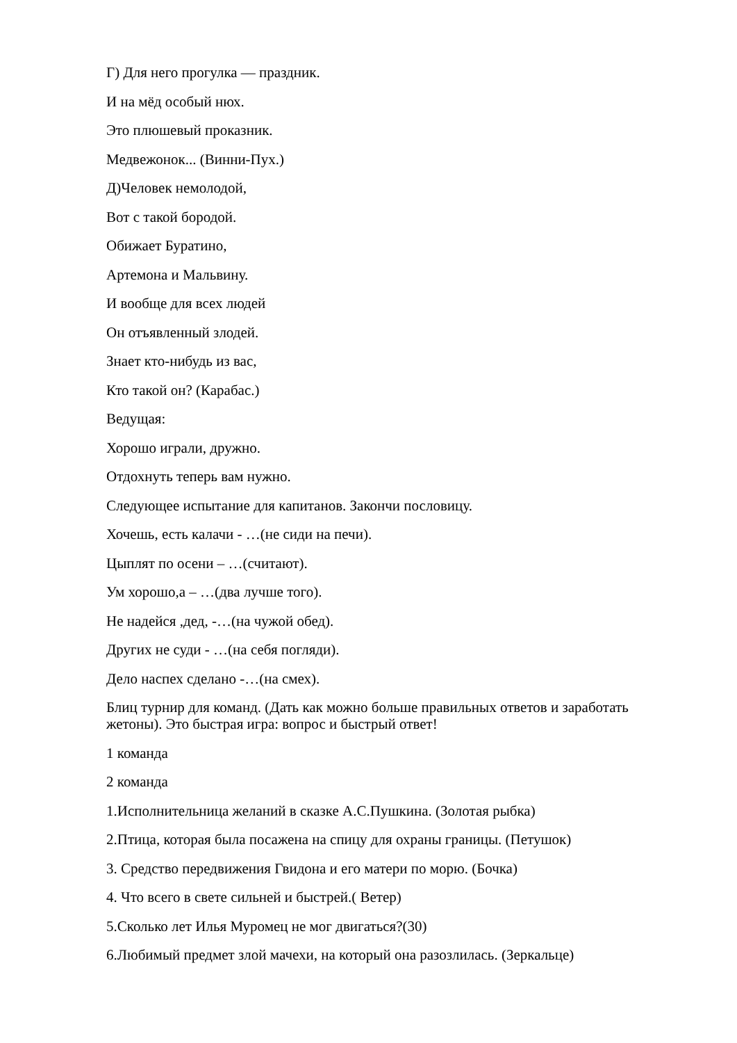Г) Для него прогулка — праздник.
И на мёд особый нюх.
Это плюшевый проказник.
Медвежонок... (Винни-Пух.)
Д)Человек немолодой,
Вот с такой бородой.
Обижает Буратино,
Артемона и Мальвину.
И вообще для всех людей
Он отъявленный злодей.
Знает кто-нибудь из вас,
Кто такой он? (Карабас.)
Ведущая:
Хорошо играли, дружно.
Отдохнуть теперь вам нужно.
Следующее испытание для капитанов. Закончи пословицу.
Хочешь, есть калачи - …(не сиди на печи).
Цыплят по осени – …(считают).
Ум хорошо,а – …(два лучше того).
Не надейся ,дед, -…(на чужой обед).
Других не суди - …(на себя погляди).
Дело наспех сделано -…(на смех).
Блиц турнир для команд. (Дать как можно больше правильных ответов и заработать жетоны). Это быстрая игра: вопрос и быстрый ответ!
1 команда
2 команда
1.Исполнительница желаний в сказке А.С.Пушкина. (Золотая рыбка)
2.Птица, которая была посажена на спицу для охраны границы. (Петушок)
3. Средство передвижения Гвидона и его матери по морю. (Бочка)
4. Что всего в свете сильней и быстрей.( Ветер)
5.Сколько лет Илья Муромец не мог двигаться?(30)
6.Любимый предмет злой мачехи, на который она разозлилась. (Зеркальце)